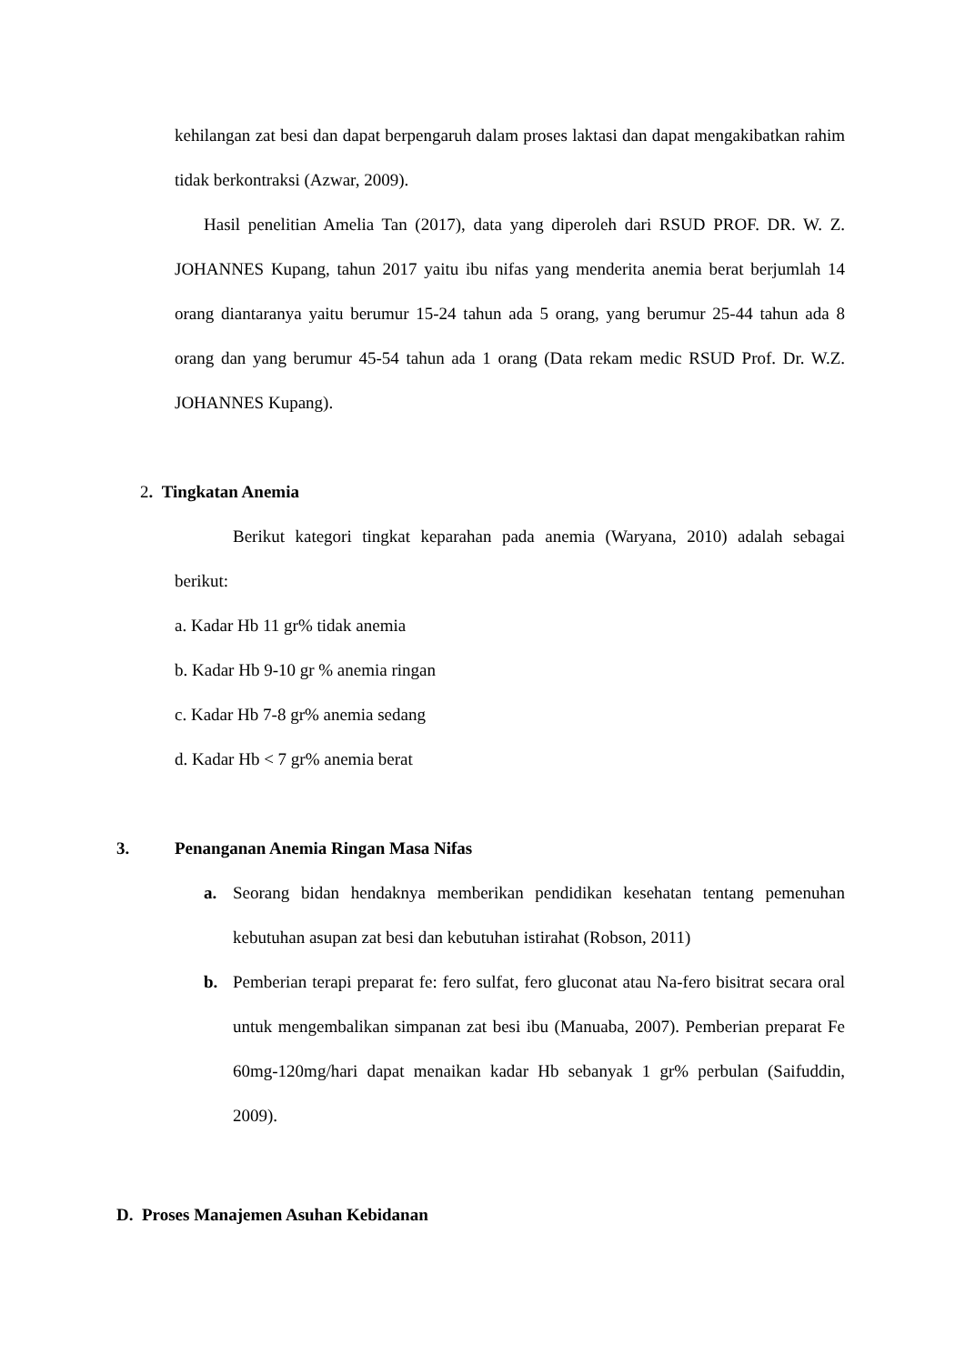kehilangan zat besi dan dapat berpengaruh dalam proses laktasi dan dapat mengakibatkan rahim tidak berkontraksi (Azwar, 2009).
Hasil penelitian Amelia Tan (2017), data yang diperoleh dari RSUD PROF. DR. W. Z. JOHANNES Kupang, tahun 2017 yaitu ibu nifas yang menderita anemia berat berjumlah 14 orang diantaranya yaitu berumur 15-24 tahun ada 5 orang, yang berumur 25-44 tahun ada 8 orang dan yang berumur 45-54 tahun ada 1 orang (Data rekam medic RSUD Prof. Dr. W.Z. JOHANNES Kupang).
2. Tingkatan Anemia
Berikut kategori tingkat keparahan pada anemia (Waryana, 2010) adalah sebagai berikut:
a. Kadar Hb 11 gr% tidak anemia
b. Kadar Hb 9-10 gr % anemia ringan
c. Kadar Hb 7-8 gr% anemia sedang
d. Kadar Hb < 7 gr% anemia berat
3. Penanganan Anemia Ringan Masa Nifas
a. Seorang bidan hendaknya memberikan pendidikan kesehatan tentang pemenuhan kebutuhan asupan zat besi dan kebutuhan istirahat (Robson, 2011)
b. Pemberian terapi preparat fe: fero sulfat, fero gluconat atau Na-fero bisitrat secara oral untuk mengembalikan simpanan zat besi ibu (Manuaba, 2007). Pemberian preparat Fe 60mg-120mg/hari dapat menaikan kadar Hb sebanyak 1 gr% perbulan (Saifuddin, 2009).
D. Proses Manajemen Asuhan Kebidanan